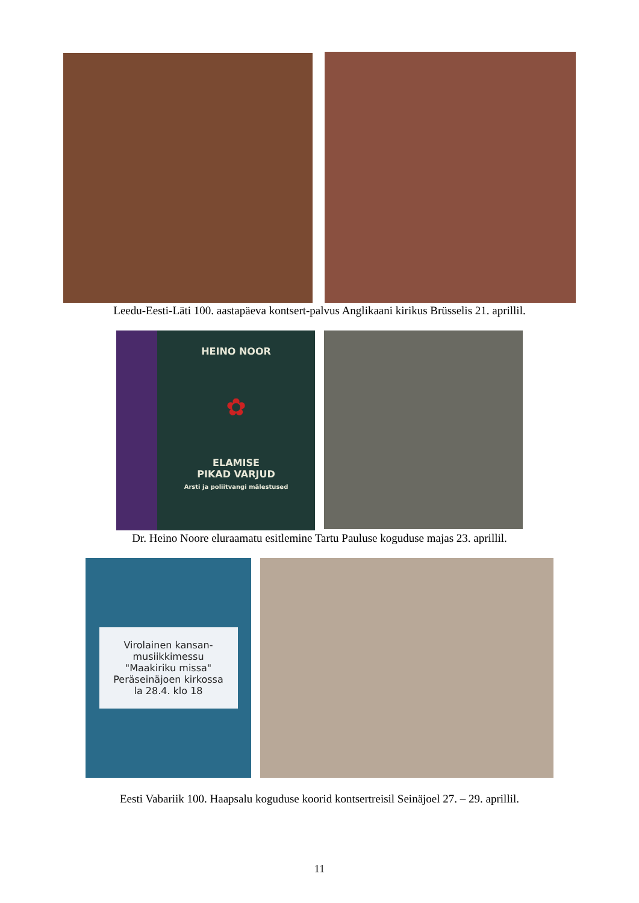Leedu-Eesti-Läti 100. aastapäeva kontsert-palvus Anglikaani kirikus Brüsselis 21. aprillil.
HEINO NOOR
✿
ELAMISE
PIKAD VARJUD
Arsti ja poliitvangi mälestused
Dr. Heino Noore eluraamatu esitlemine Tartu Pauluse koguduse majas 23. aprillil.
Virolainen kansan-
musiikkimessu
"Maakiriku missa"
Peräseinäjoen kirkossa
la 28.4. klo 18
Eesti Vabariik 100. Haapsalu koguduse koorid kontsertreisil Seinäjoel 27. – 29. aprillil.
11